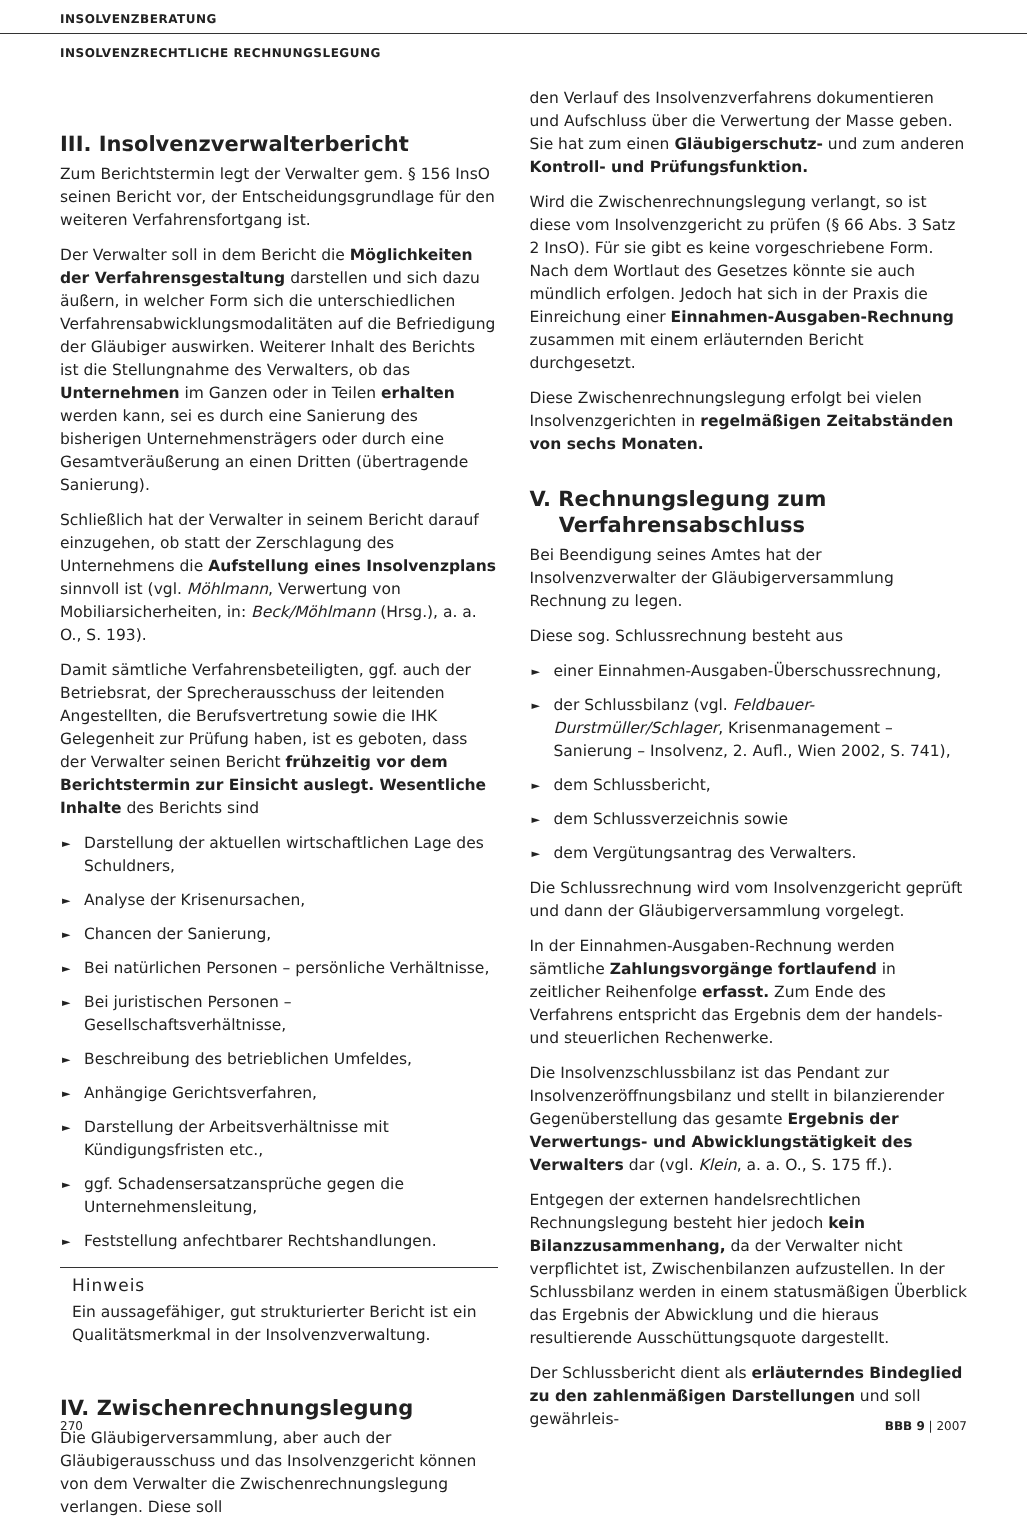INSOLVENZBERATUNG
INSOLVENZRECHTLICHE RECHNUNGSLEGUNG
III. Insolvenzverwalterbericht
Zum Berichtstermin legt der Verwalter gem. § 156 InsO seinen Bericht vor, der Entscheidungsgrundlage für den weiteren Verfahrensfortgang ist.
Der Verwalter soll in dem Bericht die Möglichkeiten der Verfahrensgestaltung darstellen und sich dazu äußern, in welcher Form sich die unterschiedlichen Verfahrensabwicklungsmodalitäten auf die Befriedigung der Gläubiger auswirken. Weiterer Inhalt des Berichts ist die Stellungnahme des Verwalters, ob das Unternehmen im Ganzen oder in Teilen erhalten werden kann, sei es durch eine Sanierung des bisherigen Unternehmensträgers oder durch eine Gesamtveräußerung an einen Dritten (übertragende Sanierung).
Schließlich hat der Verwalter in seinem Bericht darauf einzugehen, ob statt der Zerschlagung des Unternehmens die Aufstellung eines Insolvenzplans sinnvoll ist (vgl. Möhlmann, Verwertung von Mobiliarsicherheiten, in: Beck/Möhlmann (Hrsg.), a. a. O., S. 193).
Damit sämtliche Verfahrensbeteiligten, ggf. auch der Betriebsrat, der Sprecherausschuss der leitenden Angestellten, die Berufsvertretung sowie die IHK Gelegenheit zur Prüfung haben, ist es geboten, dass der Verwalter seinen Bericht frühzeitig vor dem Berichtstermin zur Einsicht auslegt. Wesentliche Inhalte des Berichts sind
► Darstellung der aktuellen wirtschaftlichen Lage des Schuldners,
► Analyse der Krisenursachen,
► Chancen der Sanierung,
► Bei natürlichen Personen – persönliche Verhältnisse,
► Bei juristischen Personen – Gesellschaftsverhältnisse,
► Beschreibung des betrieblichen Umfeldes,
► Anhängige Gerichtsverfahren,
► Darstellung der Arbeitsverhältnisse mit Kündigungsfristen etc.,
► ggf. Schadensersatzansprüche gegen die Unternehmensleitung,
► Feststellung anfechtbarer Rechtshandlungen.
Hinweis
Ein aussagefähiger, gut strukturierter Bericht ist ein Qualitätsmerkmal in der Insolvenzverwaltung.
IV. Zwischenrechnungslegung
Die Gläubigerversammlung, aber auch der Gläubigerausschuss und das Insolvenzgericht können von dem Verwalter die Zwischenrechnungslegung verlangen. Diese soll
den Verlauf des Insolvenzverfahrens dokumentieren und Aufschluss über die Verwertung der Masse geben. Sie hat zum einen Gläubigerschutz- und zum anderen Kontroll- und Prüfungsfunktion.
Wird die Zwischenrechnungslegung verlangt, so ist diese vom Insolvenzgericht zu prüfen (§ 66 Abs. 3 Satz 2 InsO). Für sie gibt es keine vorgeschriebene Form. Nach dem Wortlaut des Gesetzes könnte sie auch mündlich erfolgen. Jedoch hat sich in der Praxis die Einreichung einer Einnahmen-Ausgaben-Rechnung zusammen mit einem erläuternden Bericht durchgesetzt.
Diese Zwischenrechnungslegung erfolgt bei vielen Insolvenzgerichten in regelmäßigen Zeitabständen von sechs Monaten.
V. Rechnungslegung zum
Verfahrensabschluss
Bei Beendigung seines Amtes hat der Insolvenzverwalter der Gläubigerversammlung Rechnung zu legen.
Diese sog. Schlussrechnung besteht aus
► einer Einnahmen-Ausgaben-Überschussrechnung,
► der Schlussbilanz (vgl. Feldbauer-Durstmüller/Schlager, Krisenmanagement – Sanierung – Insolvenz, 2. Aufl., Wien 2002, S. 741),
► dem Schlussbericht,
► dem Schlussverzeichnis sowie
► dem Vergütungsantrag des Verwalters.
Die Schlussrechnung wird vom Insolvenzgericht geprüft und dann der Gläubigerversammlung vorgelegt.
In der Einnahmen-Ausgaben-Rechnung werden sämtliche Zahlungsvorgänge fortlaufend in zeitlicher Reihenfolge erfasst. Zum Ende des Verfahrens entspricht das Ergebnis dem der handels- und steuerlichen Rechenwerke.
Die Insolvenzschlussbilanz ist das Pendant zur Insolvenzeröffnungsbilanz und stellt in bilanzierender Gegenüberstellung das gesamte Ergebnis der Verwertungs- und Abwicklungstätigkeit des Verwalters dar (vgl. Klein, a. a. O., S. 175 ff.).
Entgegen der externen handelsrechtlichen Rechnungslegung besteht hier jedoch kein Bilanzzusammenhang, da der Verwalter nicht verpflichtet ist, Zwischenbilanzen aufzustellen. In der Schlussbilanz werden in einem statusmäßigen Überblick das Ergebnis der Abwicklung und die hieraus resultierende Ausschüttungsquote dargestellt.
Der Schlussbericht dient als erläuterndes Bindeglied zu den zahlenmäßigen Darstellungen und soll gewährleis-
270 BBB 9 | 2007